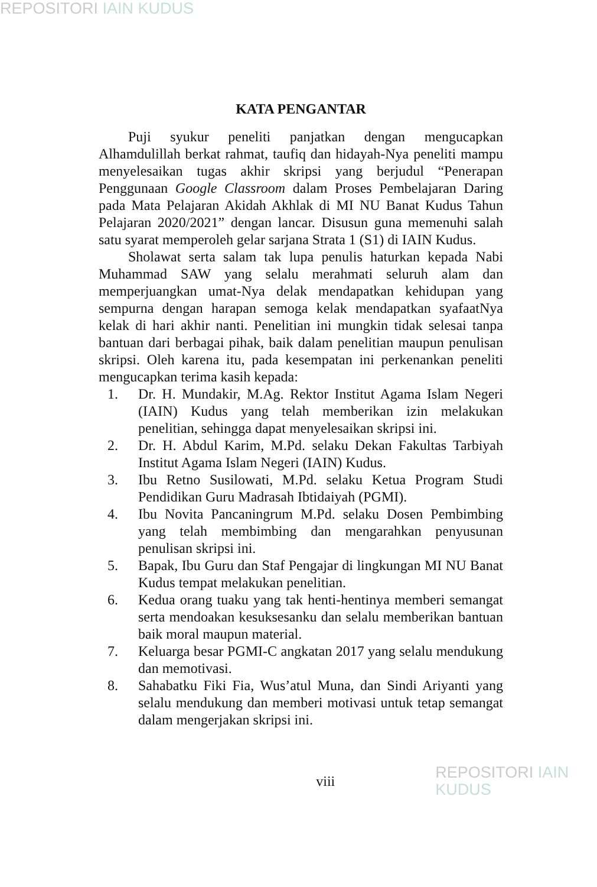REPOSITORI IAIN KUDUS
KATA PENGANTAR
Puji syukur peneliti panjatkan dengan mengucapkan Alhamdulillah berkat rahmat, taufiq dan hidayah-Nya peneliti mampu menyelesaikan tugas akhir skripsi yang berjudul “Penerapan Penggunaan Google Classroom dalam Proses Pembelajaran Daring pada Mata Pelajaran Akidah Akhlak di MI NU Banat Kudus Tahun Pelajaran 2020/2021” dengan lancar. Disusun guna memenuhi salah satu syarat memperoleh gelar sarjana Strata 1 (S1) di IAIN Kudus.
Sholawat serta salam tak lupa penulis haturkan kepada Nabi Muhammad SAW yang selalu merahmati seluruh alam dan memperjuangkan umat-Nya delak mendapatkan kehidupan yang sempurna dengan harapan semoga kelak mendapatkan syafaatNya kelak di hari akhir nanti. Penelitian ini mungkin tidak selesai tanpa bantuan dari berbagai pihak, baik dalam penelitian maupun penulisan skripsi. Oleh karena itu, pada kesempatan ini perkenankan peneliti mengucapkan terima kasih kepada:
1. Dr. H. Mundakir, M.Ag. Rektor Institut Agama Islam Negeri (IAIN) Kudus yang telah memberikan izin melakukan penelitian, sehingga dapat menyelesaikan skripsi ini.
2. Dr. H. Abdul Karim, M.Pd. selaku Dekan Fakultas Tarbiyah Institut Agama Islam Negeri (IAIN) Kudus.
3. Ibu Retno Susilowati, M.Pd. selaku Ketua Program Studi Pendidikan Guru Madrasah Ibtidaiyah (PGMI).
4. Ibu Novita Pancaningrum M.Pd. selaku Dosen Pembimbing yang telah membimbing dan mengarahkan penyusunan penulisan skripsi ini.
5. Bapak, Ibu Guru dan Staf Pengajar di lingkungan MI NU Banat Kudus tempat melakukan penelitian.
6. Kedua orang tuaku yang tak henti-hentinya memberi semangat serta mendoakan kesuksesanku dan selalu memberikan bantuan baik moral maupun material.
7. Keluarga besar PGMI-C angkatan 2017 yang selalu mendukung dan memotivasi.
8. Sahabatku Fiki Fia, Wus’atul Muna, dan Sindi Ariyanti yang selalu mendukung dan memberi motivasi untuk tetap semangat dalam mengerjakan skripsi ini.
viii REPOSITORI IAIN KUDUS